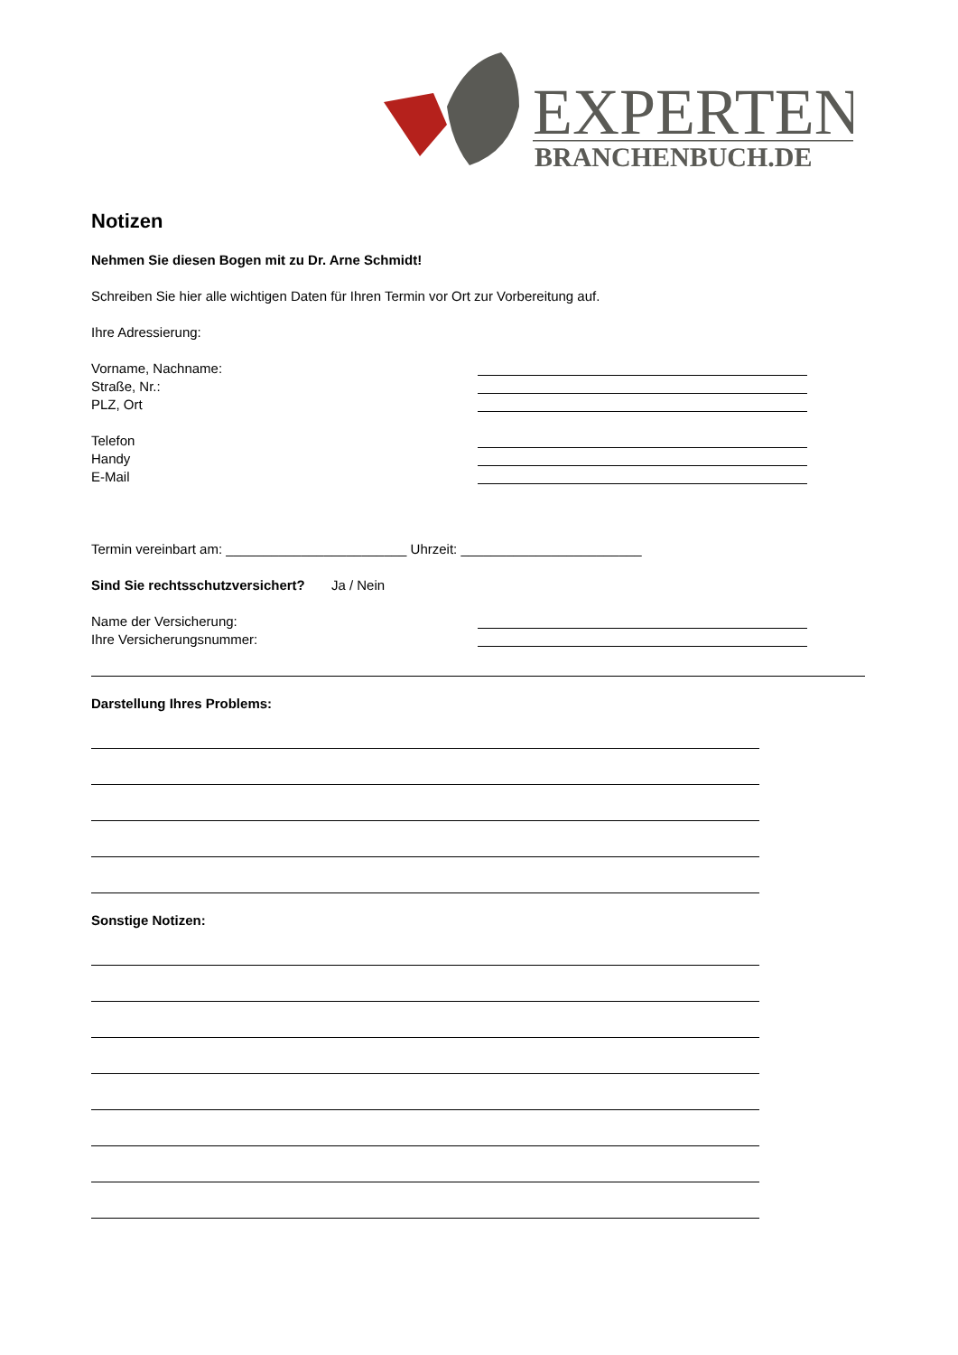EXPERTEN
BRANCHENBUCH.DE
Notizen
Nehmen Sie diesen Bogen mit zu Dr. Arne Schmidt!
Schreiben Sie hier alle wichtigen Daten für Ihren Termin vor Ort zur Vorbereitung auf.
Ihre Adressierung:
Vorname, Nachname:
Straße, Nr.:
PLZ, Ort
Telefon
Handy
E-Mail
Termin vereinbart am: ________________________ Uhrzeit: ________________________
Sind Sie rechtsschutzversichert? Ja / Nein
Name der Versicherung:
Ihre Versicherungsnummer:
Darstellung Ihres Problems:
Sonstige Notizen: